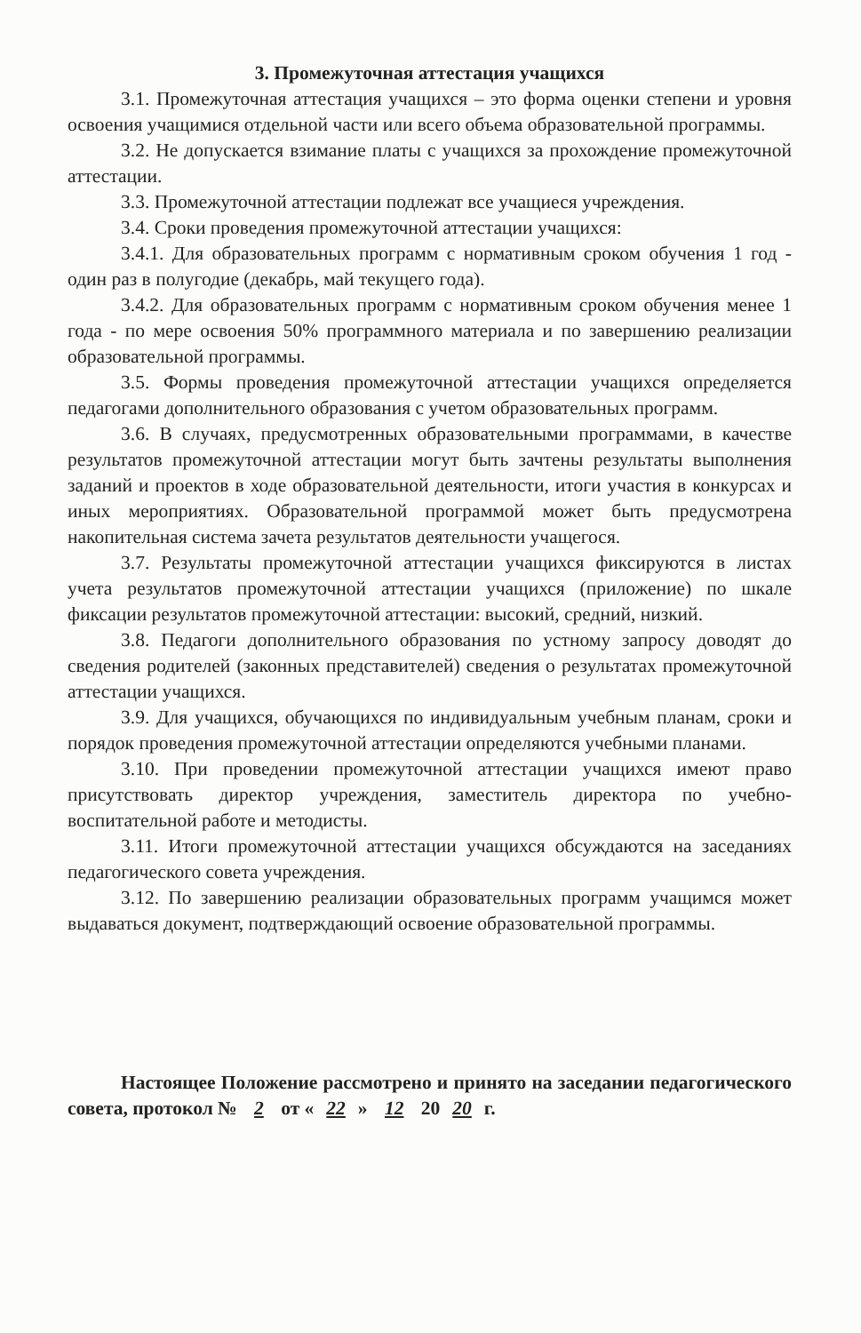3. Промежуточная аттестация учащихся
3.1. Промежуточная аттестация учащихся – это форма оценки степени и уровня освоения учащимися отдельной части или всего объема образовательной программы.
3.2. Не допускается взимание платы с учащихся за прохождение промежуточной аттестации.
3.3. Промежуточной аттестации подлежат все учащиеся учреждения.
3.4. Сроки проведения промежуточной аттестации учащихся:
3.4.1. Для образовательных программ с нормативным сроком обучения 1 год - один раз в полугодие (декабрь, май текущего года).
3.4.2. Для образовательных программ с нормативным сроком обучения менее 1 года - по мере освоения 50% программного материала и по завершению реализации образовательной программы.
3.5. Формы проведения промежуточной аттестации учащихся определяется педагогами дополнительного образования с учетом образовательных программ.
3.6. В случаях, предусмотренных образовательными программами, в качестве результатов промежуточной аттестации могут быть зачтены результаты выполнения заданий и проектов в ходе образовательной деятельности, итоги участия в конкурсах и иных мероприятиях. Образовательной программой может быть предусмотрена накопительная система зачета результатов деятельности учащегося.
3.7. Результаты промежуточной аттестации учащихся фиксируются в листах учета результатов промежуточной аттестации учащихся (приложение) по шкале фиксации результатов промежуточной аттестации: высокий, средний, низкий.
3.8. Педагоги дополнительного образования по устному запросу доводят до сведения родителей (законных представителей) сведения о результатах промежуточной аттестации учащихся.
3.9. Для учащихся, обучающихся по индивидуальным учебным планам, сроки и порядок проведения промежуточной аттестации определяются учебными планами.
3.10. При проведении промежуточной аттестации учащихся имеют право присутствовать директор учреждения, заместитель директора по учебно-воспитательной работе и методисты.
3.11. Итоги промежуточной аттестации учащихся обсуждаются на заседаниях педагогического совета учреждения.
3.12. По завершению реализации образовательных программ учащимся может выдаваться документ, подтверждающий освоение образовательной программы.
Настоящее Положение рассмотрено и принято на заседании педагогического совета, протокол № 2 от « 22 » 12 20 20 г.